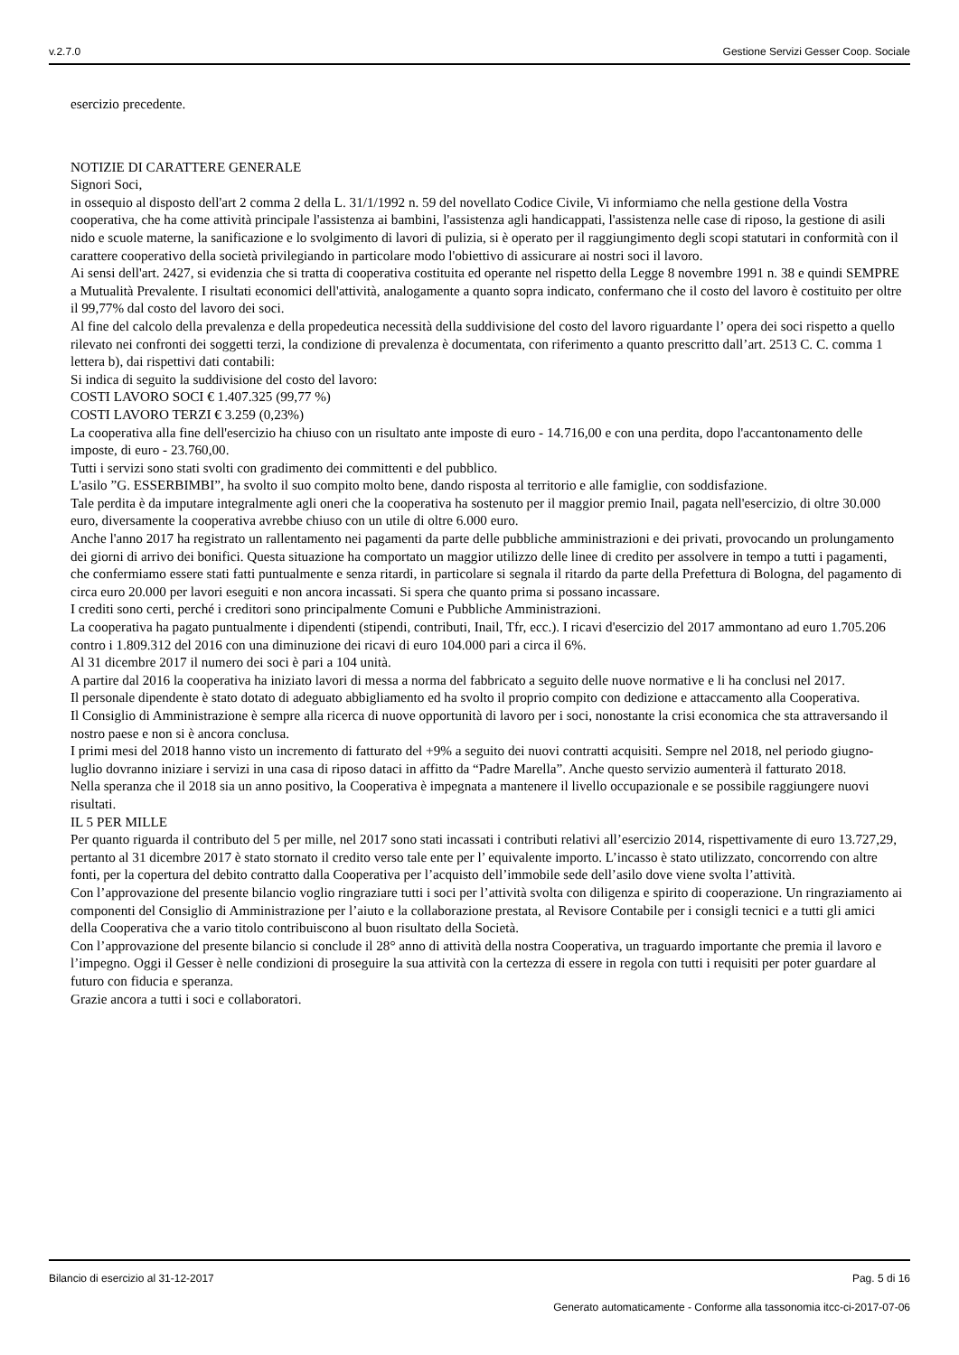v.2.7.0 Gestione Servizi Gesser Coop. Sociale
esercizio precedente.
NOTIZIE DI CARATTERE GENERALE
Signori Soci,
in ossequio al disposto dell'art 2 comma 2 della L. 31/1/1992 n. 59 del novellato Codice Civile, Vi informiamo che nella gestione della Vostra cooperativa, che ha come attività principale l'assistenza ai bambini, l'assistenza agli handicappati, l'assistenza nelle case di riposo, la gestione di asili nido e scuole materne, la sanificazione e lo svolgimento di lavori di pulizia, si è operato per il raggiungimento degli scopi statutari in conformità con il carattere cooperativo della società privilegiando in particolare modo l'obiettivo di assicurare ai nostri soci il lavoro.
Ai sensi dell'art. 2427, si evidenzia che si tratta di cooperativa costituita ed operante nel rispetto della Legge 8 novembre 1991 n. 38 e quindi SEMPRE a Mutualità Prevalente. I risultati economici dell'attività, analogamente a quanto sopra indicato, confermano che il costo del lavoro è costituito per oltre il 99,77% dal costo del lavoro dei soci.
Al fine del calcolo della prevalenza e della propedeutica necessità della suddivisione del costo del lavoro riguardante l’ opera dei soci rispetto a quello rilevato nei confronti dei soggetti terzi, la condizione di prevalenza è documentata, con riferimento a quanto prescritto dall’art. 2513 C. C. comma 1 lettera b), dai rispettivi dati contabili:
Si indica di seguito la suddivisione del costo del lavoro:
COSTI LAVORO SOCI € 1.407.325 (99,77 %)
COSTI LAVORO TERZI € 3.259 (0,23%)
La cooperativa alla fine dell'esercizio ha chiuso con un risultato ante imposte di euro - 14.716,00 e con una perdita, dopo l'accantonamento delle imposte, di euro - 23.760,00.
Tutti i servizi sono stati svolti con gradimento dei committenti e del pubblico.
L'asilo ”G. ESSERBIMBI”, ha svolto il suo compito molto bene, dando risposta al territorio e alle famiglie, con soddisfazione.
Tale perdita è da imputare integralmente agli oneri che la cooperativa ha sostenuto per il maggior premio Inail, pagata nell'esercizio, di oltre 30.000 euro, diversamente la cooperativa avrebbe chiuso con un utile di oltre 6.000 euro.
Anche l'anno 2017 ha registrato un rallentamento nei pagamenti da parte delle pubbliche amministrazioni e dei privati, provocando un prolungamento dei giorni di arrivo dei bonifici. Questa situazione ha comportato un maggior utilizzo delle linee di credito per assolvere in tempo a tutti i pagamenti, che confermiamo essere stati fatti puntualmente e senza ritardi, in particolare si segnala il ritardo da parte della Prefettura di Bologna, del pagamento di circa euro 20.000 per lavori eseguiti e non ancora incassati. Si spera che quanto prima si possano incassare.
I crediti sono certi, perché i creditori sono principalmente Comuni e Pubbliche Amministrazioni.
La cooperativa ha pagato puntualmente i dipendenti (stipendi, contributi, Inail, Tfr, ecc.). I ricavi d'esercizio del 2017 ammontano ad euro 1.705.206 contro i 1.809.312 del 2016 con una diminuzione dei ricavi di euro 104.000 pari a circa il 6%.
Al 31 dicembre 2017 il numero dei soci è pari a 104 unità.
A partire dal 2016 la cooperativa ha iniziato lavori di messa a norma del fabbricato a seguito delle nuove normative e li ha conclusi nel 2017.
Il personale dipendente è stato dotato di adeguato abbigliamento ed ha svolto il proprio compito con dedizione e attaccamento alla Cooperativa.
Il Consiglio di Amministrazione è sempre alla ricerca di nuove opportunità di lavoro per i soci, nonostante la crisi economica che sta attraversando il nostro paese e non si è ancora conclusa.
I primi mesi del 2018 hanno visto un incremento di fatturato del +9% a seguito dei nuovi contratti acquisiti. Sempre nel 2018, nel periodo giugno-luglio dovranno iniziare i servizi in una casa di riposo dataci in affitto da “Padre Marella”. Anche questo servizio aumenterà il fatturato 2018.
Nella speranza che il 2018 sia un anno positivo, la Cooperativa è impegnata a mantenere il livello occupazionale e se possibile raggiungere nuovi risultati.
IL 5 PER MILLE
Per quanto riguarda il contributo del 5 per mille, nel 2017 sono stati incassati i contributi relativi all’esercizio 2014, rispettivamente di euro 13.727,29, pertanto al 31 dicembre 2017 è stato stornato il credito verso tale ente per l’ equivalente importo. L’incasso è stato utilizzato, concorrendo con altre fonti, per la copertura del debito contratto dalla Cooperativa per l’acquisto dell’immobile sede dell’asilo dove viene svolta l’attività.
Con l’approvazione del presente bilancio voglio ringraziare tutti i soci per l’attività svolta con diligenza e spirito di cooperazione. Un ringraziamento ai componenti del Consiglio di Amministrazione per l’aiuto e la collaborazione prestata, al Revisore Contabile per i consigli tecnici e a tutti gli amici della Cooperativa che a vario titolo contribuiscono al buon risultato della Società.
Con l’approvazione del presente bilancio si conclude il 28° anno di attività della nostra Cooperativa, un traguardo importante che premia il lavoro e l’impegno. Oggi il Gesser è nelle condizioni di proseguire la sua attività con la certezza di essere in regola con tutti i requisiti per poter guardare al futuro con fiducia e speranza.
Grazie ancora a tutti i soci e collaboratori.
Bilancio di esercizio al 31-12-2017 Pag. 5 di 16
Generato automaticamente - Conforme alla tassonomia itcc-ci-2017-07-06